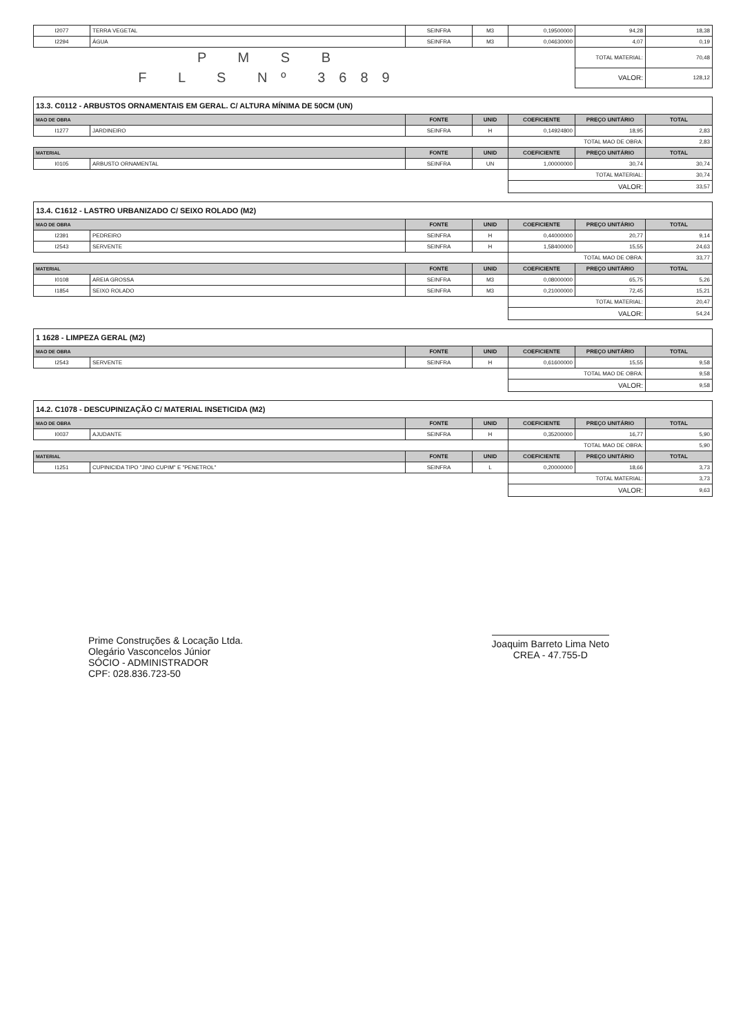| I2077 | TERRA VEGETAL | SEINFRA | M3 | 0,19500000 | 94,28 | 18,38 |
| I2294 | ÁGUA | SEINFRA | M3 | 0,04630000 | 4,07 | 0,19 |
| P M S B | | | | | TOTAL MATERIAL: | 70,48 |
| F L S Nº 3689 | | | | | VALOR: | 128,12 |
| 13.3. C0112 - ARBUSTOS ORNAMENTAIS EM GERAL. C/ ALTURA MÍNIMA DE 50CM (UN) | | | | | | |
| MAO DE OBRA | | FONTE | UNID | COEFICIENTE | PREÇO UNITÁRIO | TOTAL |
| I1277 | JARDINEIRO | SEINFRA | H | 0,14924800 | 18,95 | 2,83 |
| | | | | TOTAL MAO DE OBRA: | | 2,83 |
| MATERIAL | | FONTE | UNID | COEFICIENTE | PREÇO UNITÁRIO | TOTAL |
| I0105 | ARBUSTO ORNAMENTAL | SEINFRA | UN | 1,00000000 | 30,74 | 30,74 |
| | | | | TOTAL MATERIAL: | | 30,74 |
| | | | | VALOR: | | 33,57 |
| 13.4. C1612 - LASTRO URBANIZADO C/ SEIXO ROLADO (M2) | | | | | | |
| MAO DE OBRA | | FONTE | UNID | COEFICIENTE | PREÇO UNITÁRIO | TOTAL |
| I2391 | PEDREIRO | SEINFRA | H | 0,44000000 | 20,77 | 9,14 |
| I2543 | SERVENTE | SEINFRA | H | 1,58400000 | 15,55 | 24,63 |
| | | | | TOTAL MAO DE OBRA: | | 33,77 |
| MATERIAL | | FONTE | UNID | COEFICIENTE | PREÇO UNITÁRIO | TOTAL |
| I0108 | AREIA GROSSA | SEINFRA | M3 | 0,08000000 | 65,75 | 5,26 |
| I1854 | SEIXO ROLADO | SEINFRA | M3 | 0,21000000 | 72,45 | 15,21 |
| | | | | TOTAL MATERIAL: | | 20,47 |
| | | | | VALOR: | | 54,24 |
| 1 1628 - LIMPEZA GERAL (M2) | | | | | | |
| MAO DE OBRA | | FONTE | UNID | COEFICIENTE | PREÇO UNITÁRIO | TOTAL |
| I2543 | SERVENTE | SEINFRA | H | 0,61600000 | 15,55 | 9,58 |
| | | | | TOTAL MAO DE OBRA: | | 9,58 |
| | | | | VALOR: | | 9,58 |
| 14.2. C1078 - DESCUPINIZAÇÃO C/ MATERIAL INSETICIDA (M2) | | | | | | |
| MAO DE OBRA | | FONTE | UNID | COEFICIENTE | PREÇO UNITÁRIO | TOTAL |
| I0037 | AJUDANTE | SEINFRA | H | 0,35200000 | 16,77 | 5,90 |
| | | | | TOTAL MAO DE OBRA: | | 5,90 |
| MATERIAL | | FONTE | UNID | COEFICIENTE | PREÇO UNITÁRIO | TOTAL |
| I1251 | CUPINICIDA TIPO "JINO CUPIM" E "PENETROL" | SEINFRA | L | 0,20000000 | 18,66 | 3,73 |
| | | | | TOTAL MATERIAL: | | 3,73 |
| | | | | VALOR: | | 9,63 |
Prime Construções & Locação Ltda.
Olegário Vasconcelos Júnior
SÓCIO - ADMINISTRADOR
CPF: 028.836.723-50
Joaquim Barreto Lima Neto
CREA - 47.755-D